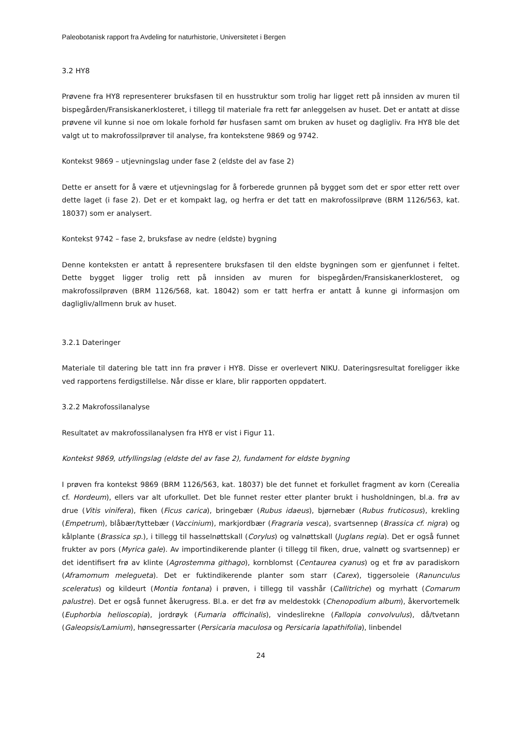Paleobotanisk rapport fra Avdeling for naturhistorie, Universitetet i Bergen
3.2 HY8
Prøvene fra HY8 representerer bruksfasen til en husstruktur som trolig har ligget rett på innsiden av muren til bispegården/Fransiskanerklosteret, i tillegg til materiale fra rett før anleggelsen av huset. Det er antatt at disse prøvene vil kunne si noe om lokale forhold før husfasen samt om bruken av huset og dagligliv. Fra HY8 ble det valgt ut to makrofossilprøver til analyse, fra kontekstene 9869 og 9742.
Kontekst 9869 – utjevningslag under fase 2 (eldste del av fase 2)
Dette er ansett for å være et utjevningslag for å forberede grunnen på bygget som det er spor etter rett over dette laget (i fase 2). Det er et kompakt lag, og herfra er det tatt en makrofossilprøve (BRM 1126/563, kat. 18037) som er analysert.
Kontekst 9742 – fase 2, bruksfase av nedre (eldste) bygning
Denne konteksten er antatt å representere bruksfasen til den eldste bygningen som er gjenfunnet i feltet. Dette bygget ligger trolig rett på innsiden av muren for bispegården/Fransiskanerklosteret, og makrofossilprøven (BRM 1126/568, kat. 18042) som er tatt herfra er antatt å kunne gi informasjon om dagligliv/allmenn bruk av huset.
3.2.1 Dateringer
Materiale til datering ble tatt inn fra prøver i HY8. Disse er overlevert NIKU. Dateringsresultat foreligger ikke ved rapportens ferdigstillelse. Når disse er klare, blir rapporten oppdatert.
3.2.2 Makrofossilanalyse
Resultatet av makrofossilanalysen fra HY8 er vist i Figur 11.
Kontekst 9869, utfyllingslag (eldste del av fase 2), fundament for eldste bygning
I prøven fra kontekst 9869 (BRM 1126/563, kat. 18037) ble det funnet et forkullet fragment av korn (Cerealia cf. Hordeum), ellers var alt uforkullet. Det ble funnet rester etter planter brukt i husholdningen, bl.a. frø av drue (Vitis vinifera), fiken (Ficus carica), bringebær (Rubus idaeus), bjørnebær (Rubus fruticosus), krekling (Empetrum), blåbær/tyttebær (Vaccinium), markjordbær (Fragraria vesca), svartsennep (Brassica cf. nigra) og kålplante (Brassica sp.), i tillegg til hasselnøttskall (Corylus) og valnøttskall (Juglans regia). Det er også funnet frukter av pors (Myrica gale). Av importindikerende planter (i tillegg til fiken, drue, valnøtt og svartsennep) er det identifisert frø av klinte (Agrostemma githago), kornblomst (Centaurea cyanus) og et frø av paradiskorn (Aframomum melegueta). Det er fuktindikerende planter som starr (Carex), tiggersoleie (Ranunculus sceleratus) og kildeurt (Montia fontana) i prøven, i tillegg til vasshår (Callitriche) og myrhatt (Comarum palustre). Det er også funnet åkerugress. Bl.a. er det frø av meldestokk (Chenopodium album), åkervortemelk (Euphorbia helioscopia), jordrøyk (Fumaria officinalis), vindeslirekne (Fallopia convolvulus), då/tvetann (Galeopsis/Lamium), hønsegressarter (Persicaria maculosa og Persicaria lapathifolia), linbendel
24